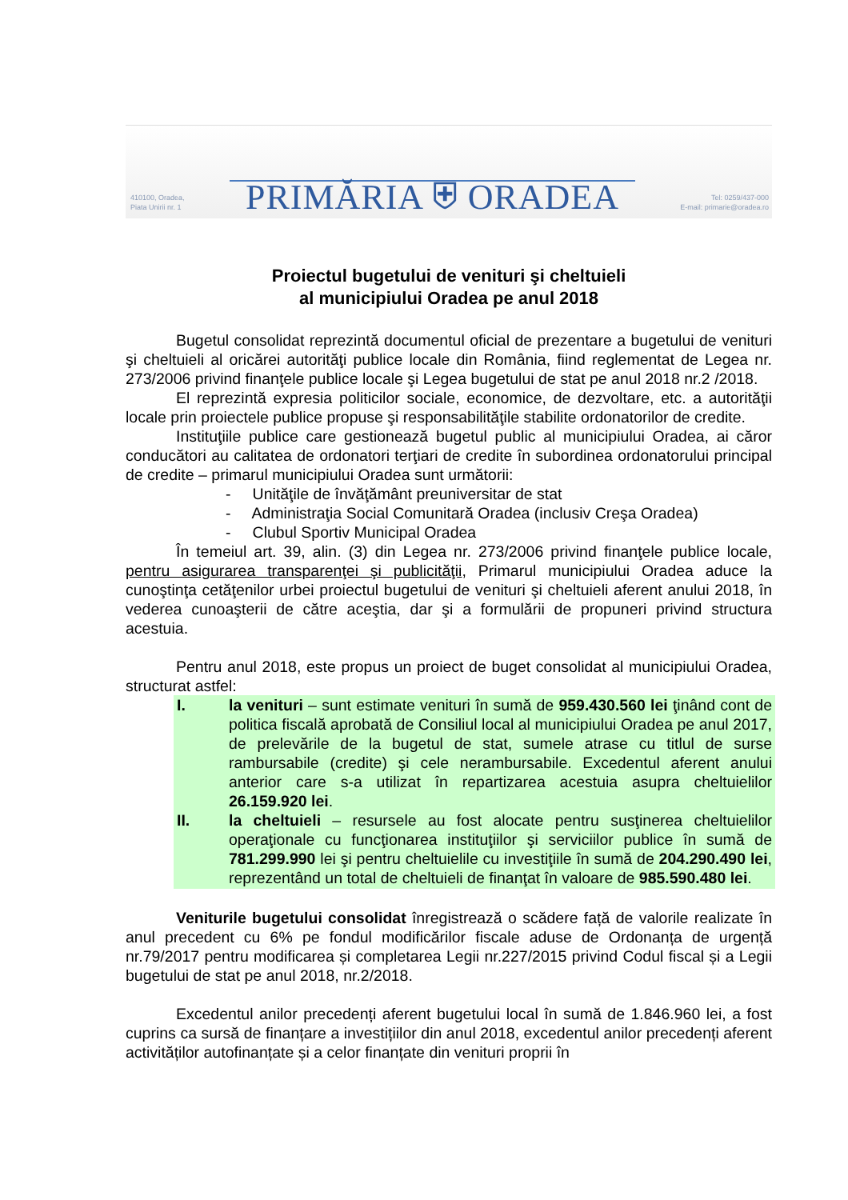410100, Oradea,
Piata Unirii nr. 1
PRIMĂRIA ⛨ ORADEA
Tel: 0259/437-000
E-mail: primarie@oradea.ro
Proiectul bugetului de venituri şi cheltuieli
al municipiului Oradea pe anul 2018
Bugetul consolidat reprezintă documentul oficial de prezentare a bugetului de venituri şi cheltuieli al oricărei autorităţi publice locale din România, fiind reglementat de Legea nr. 273/2006 privind finanţele publice locale şi Legea bugetului de stat pe anul 2018 nr.2 /2018.
El reprezintă expresia politicilor sociale, economice, de dezvoltare, etc. a autorităţii locale prin proiectele publice propuse şi responsabilităţile stabilite ordonatorilor de credite.
Instituţiile publice care gestionează bugetul public al municipiului Oradea, ai căror conducători au calitatea de ordonatori terţiari de credite în subordinea ordonatorului principal de credite – primarul municipiului Oradea sunt următorii:
- Unităţile de învăţământ preuniversitar de stat
- Administraţia Social Comunitară Oradea (inclusiv Creşa Oradea)
- Clubul Sportiv Municipal Oradea
În temeiul art. 39, alin. (3) din Legea nr. 273/2006 privind finanţele publice locale, pentru asigurarea transparenţei şi publicităţii, Primarul municipiului Oradea aduce la cunoştinţa cetăţenilor urbei proiectul bugetului de venituri şi cheltuieli aferent anului 2018, în vederea cunoaşterii de către aceştia, dar şi a formulării de propuneri privind structura acestuia.
Pentru anul 2018, este propus un proiect de buget consolidat al municipiului Oradea, structurat astfel:
I. la venituri – sunt estimate venituri în sumă de 959.430.560 lei ţinând cont de politica fiscală aprobată de Consiliul local al municipiului Oradea pe anul 2017, de prelevările de la bugetul de stat, sumele atrase cu titlul de surse rambursabile (credite) şi cele nerambursabile. Excedentul aferent anului anterior care s-a utilizat în repartizarea acestuia asupra cheltuielilor 26.159.920 lei.
II. la cheltuieli – resursele au fost alocate pentru susţinerea cheltuielilor operaţionale cu funcţionarea instituţiilor şi serviciilor publice în sumă de 781.299.990 lei şi pentru cheltuielile cu investiţiile în sumă de 204.290.490 lei, reprezentând un total de cheltuieli de finanţat în valoare de 985.590.480 lei.
Veniturile bugetului consolidat înregistrează o scădere față de valorile realizate în anul precedent cu 6% pe fondul modificărilor fiscale aduse de Ordonanța de urgență nr.79/2017 pentru modificarea și completarea Legii nr.227/2015 privind Codul fiscal și a Legii bugetului de stat pe anul 2018, nr.2/2018.
Excedentul anilor precedenți aferent bugetului local în sumă de 1.846.960 lei, a fost cuprins ca sursă de finanțare a investițiilor din anul 2018, excedentul anilor precedenți aferent activităților autofinanțate și a celor finanțate din venituri proprii în